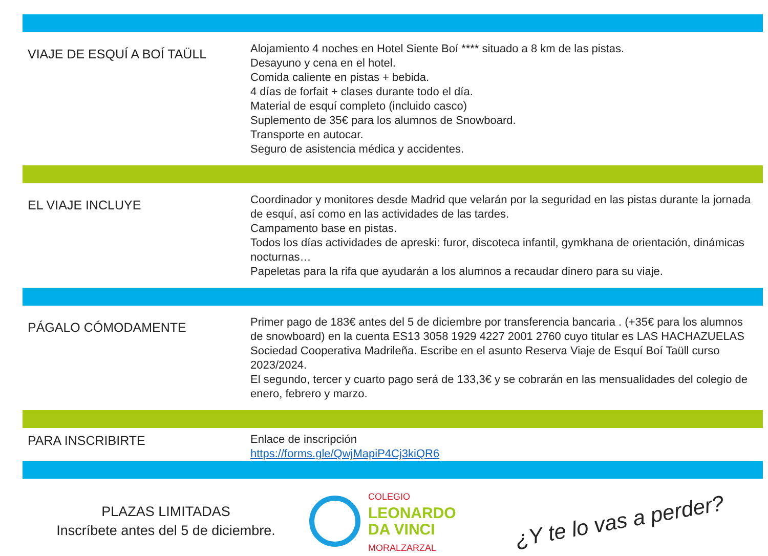| VIAJE DE ESQUÍ A BOÍ TAÜLL | Alojamiento 4 noches en Hotel Siente Boí **** situado a 8 km de las pistas. Desayuno y cena en el hotel. Comida caliente en pistas + bebida. 4 días de forfait + clases durante todo el día. Material de esquí completo (incluido casco) Suplemento de 35€ para los alumnos de Snowboard. Transporte en autocar. Seguro de asistencia médica y accidentes. |
| EL VIAJE INCLUYE | Coordinador y monitores desde Madrid que velarán por la seguridad en las pistas durante la jornada de esquí, así como en las actividades de las tardes. Campamento base en pistas. Todos los días actividades de apreski: furor, discoteca infantil, gymkhana de orientación, dinámicas nocturnas… Papeletas para la rifa que ayudarán a los alumnos a recaudar dinero para su viaje. |
| PÁGALO CÓMODAMENTE | Primer pago de 183€ antes del 5 de diciembre por transferencia bancaria . (+35€ para los alumnos de snowboard) en la cuenta ES13 3058 1929 4227 2001 2760 cuyo titular es LAS HACHAZUELAS Sociedad Cooperativa Madrileña. Escribe en el asunto Reserva Viaje de Esquí Boí Taüll curso 2023/2024. El segundo, tercer y cuarto pago será de 133,3€ y se cobrarán en las mensualidades del colegio de enero, febrero y marzo. |
| PARA INSCRIBIRTE | Enlace de inscripción https://forms.gle/QwjMapiP4Cj3kiQR6 |
PLAZAS LIMITADAS
Inscríbete antes del 5 de diciembre.
COLEGIO
LEONARDO
DA VINCI
MORALZARZAL
¿Y te lo vas a perder?